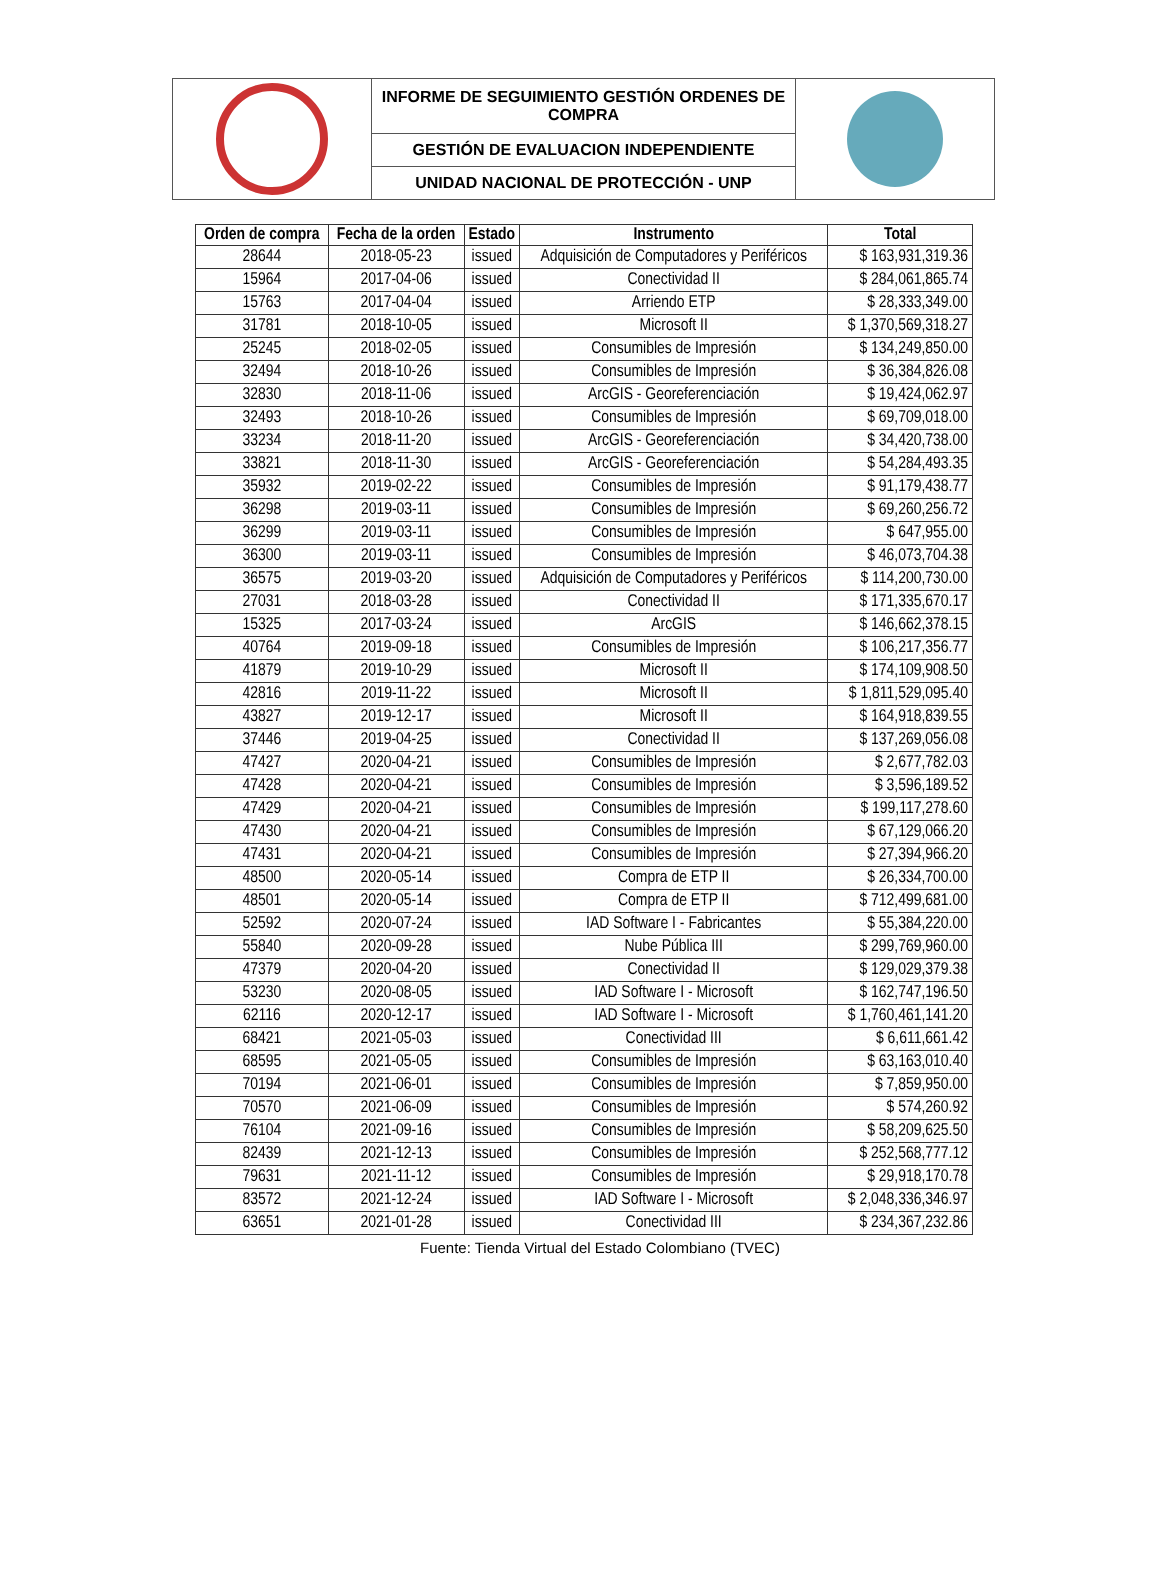| | INFORME DE SEGUIMIENTO GESTIÓN ORDENES DE COMPRA | |
| | GESTIÓN DE EVALUACION INDEPENDIENTE | |
| | UNIDAD NACIONAL DE PROTECCIÓN - UNP | |
| Orden de compra | Fecha de la orden | Estado | Instrumento | Total |
| --- | --- | --- | --- | --- |
| 28644 | 2018-05-23 | issued | Adquisición de Computadores y Periféricos | $ 163,931,319.36 |
| 15964 | 2017-04-06 | issued | Conectividad II | $ 284,061,865.74 |
| 15763 | 2017-04-04 | issued | Arriendo ETP | $ 28,333,349.00 |
| 31781 | 2018-10-05 | issued | Microsoft II | $ 1,370,569,318.27 |
| 25245 | 2018-02-05 | issued | Consumibles de Impresión | $ 134,249,850.00 |
| 32494 | 2018-10-26 | issued | Consumibles de Impresión | $ 36,384,826.08 |
| 32830 | 2018-11-06 | issued | ArcGIS - Georeferenciación | $ 19,424,062.97 |
| 32493 | 2018-10-26 | issued | Consumibles de Impresión | $ 69,709,018.00 |
| 33234 | 2018-11-20 | issued | ArcGIS - Georeferenciación | $ 34,420,738.00 |
| 33821 | 2018-11-30 | issued | ArcGIS - Georeferenciación | $ 54,284,493.35 |
| 35932 | 2019-02-22 | issued | Consumibles de Impresión | $ 91,179,438.77 |
| 36298 | 2019-03-11 | issued | Consumibles de Impresión | $ 69,260,256.72 |
| 36299 | 2019-03-11 | issued | Consumibles de Impresión | $ 647,955.00 |
| 36300 | 2019-03-11 | issued | Consumibles de Impresión | $ 46,073,704.38 |
| 36575 | 2019-03-20 | issued | Adquisición de Computadores y Periféricos | $ 114,200,730.00 |
| 27031 | 2018-03-28 | issued | Conectividad II | $ 171,335,670.17 |
| 15325 | 2017-03-24 | issued | ArcGIS | $ 146,662,378.15 |
| 40764 | 2019-09-18 | issued | Consumibles de Impresión | $ 106,217,356.77 |
| 41879 | 2019-10-29 | issued | Microsoft II | $ 174,109,908.50 |
| 42816 | 2019-11-22 | issued | Microsoft II | $ 1,811,529,095.40 |
| 43827 | 2019-12-17 | issued | Microsoft II | $ 164,918,839.55 |
| 37446 | 2019-04-25 | issued | Conectividad II | $ 137,269,056.08 |
| 47427 | 2020-04-21 | issued | Consumibles de Impresión | $ 2,677,782.03 |
| 47428 | 2020-04-21 | issued | Consumibles de Impresión | $ 3,596,189.52 |
| 47429 | 2020-04-21 | issued | Consumibles de Impresión | $ 199,117,278.60 |
| 47430 | 2020-04-21 | issued | Consumibles de Impresión | $ 67,129,066.20 |
| 47431 | 2020-04-21 | issued | Consumibles de Impresión | $ 27,394,966.20 |
| 48500 | 2020-05-14 | issued | Compra de ETP II | $ 26,334,700.00 |
| 48501 | 2020-05-14 | issued | Compra de ETP II | $ 712,499,681.00 |
| 52592 | 2020-07-24 | issued | IAD Software I - Fabricantes | $ 55,384,220.00 |
| 55840 | 2020-09-28 | issued | Nube Pública III | $ 299,769,960.00 |
| 47379 | 2020-04-20 | issued | Conectividad II | $ 129,029,379.38 |
| 53230 | 2020-08-05 | issued | IAD Software I - Microsoft | $ 162,747,196.50 |
| 62116 | 2020-12-17 | issued | IAD Software I - Microsoft | $ 1,760,461,141.20 |
| 68421 | 2021-05-03 | issued | Conectividad III | $ 6,611,661.42 |
| 68595 | 2021-05-05 | issued | Consumibles de Impresión | $ 63,163,010.40 |
| 70194 | 2021-06-01 | issued | Consumibles de Impresión | $ 7,859,950.00 |
| 70570 | 2021-06-09 | issued | Consumibles de Impresión | $ 574,260.92 |
| 76104 | 2021-09-16 | issued | Consumibles de Impresión | $ 58,209,625.50 |
| 82439 | 2021-12-13 | issued | Consumibles de Impresión | $ 252,568,777.12 |
| 79631 | 2021-11-12 | issued | Consumibles de Impresión | $ 29,918,170.78 |
| 83572 | 2021-12-24 | issued | IAD Software I - Microsoft | $ 2,048,336,346.97 |
| 63651 | 2021-01-28 | issued | Conectividad III | $ 234,367,232.86 |
Fuente: Tienda Virtual del Estado Colombiano (TVEC)